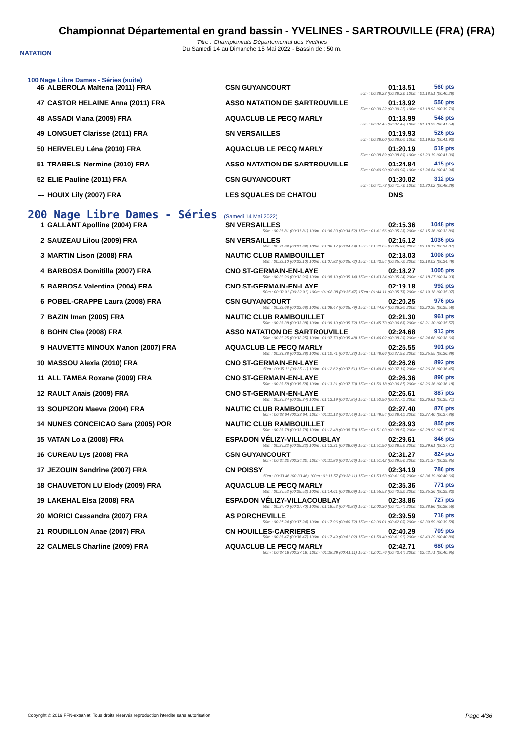NATATION
Championnat Départemental en grand bassin - YVELINES - SARTROUVILLE (FRA) (FRA)
Titre : Championnats Départemental des Yvelines
Du Samedi 14 au Dimanche 15 Mai 2022 - Bassin de : 50 m.
100 Nage Libre Dames - Séries (suite)
| 46 | ALBEROLA Maïtena (2011) FRA | CSN GUYANCOURT | 01:18.51 | 560 pts |
| 50m : 00:38.23 (00:38.23) 100m : 01:18.51 (00:40.28) | | | | |
| 47 | CASTOR HELAINE Anna (2011) FRA | ASSO NATATION DE SARTROUVILLE | 01:18.92 | 550 pts |
| 50m : 00:39.22 (00:39.22) 100m : 01:18.92 (00:39.70) | | | | |
| 48 | ASSADI Viana (2009) FRA | AQUACLUB LE PECQ MARLY | 01:18.99 | 548 pts |
| 50m : 00:37.45 (00:37.45) 100m : 01:18.99 (00:41.54) | | | | |
| 49 | LONGUET Clarisse (2011) FRA | SN VERSAILLES | 01:19.93 | 526 pts |
| 50m : 00:38.00 (00:38.00) 100m : 01:19.93 (00:41.93) | | | | |
| 50 | HERVELEU Léna (2010) FRA | AQUACLUB LE PECQ MARLY | 01:20.19 | 519 pts |
| 50m : 00:38.89 (00:38.89) 100m : 01:20.19 (00:41.30) | | | | |
| 51 | TRABELSI Nermine (2010) FRA | ASSO NATATION DE SARTROUVILLE | 01:24.84 | 415 pts |
| 50m : 00:40.90 (00:40.90) 100m : 01:24.84 (00:43.94) | | | | |
| 52 | ELIE Pauline (2011) FRA | CSN GUYANCOURT | 01:30.02 | 312 pts |
| 50m : 00:41.73 (00:41.73) 100m : 01:30.02 (00:48.29) | | | | |
| --- | HOUIX Lily (2007) FRA | LES SQUALES DE CHATOU | DNS | |
200 Nage Libre Dames - Séries (Samedi 14 Mai 2022)
| 1 | GALLANT Apolline (2004) FRA | SN VERSAILLES | 02:15.36 | 1048 pts |
| 50m : 00:31.81 (00:31.81) 100m : 01:06.33 (00:34.52) 150m : 01:41.56 (00:35.23) 200m : 02:15.36 (00:33.80) | | | | |
| 2 | SAUZEAU Lilou (2009) FRA | SN VERSAILLES | 02:16.12 | 1036 pts |
| 50m : 00:31.68 (00:31.68) 100m : 01:06.17 (00:34.49) 150m : 01:42.05 (00:35.88) 200m : 02:16.12 (00:34.07) | | | | |
| 3 | MARTIN Lison (2008) FRA | NAUTIC CLUB RAMBOUILLET | 02:18.03 | 1008 pts |
| 50m : 00:32.10 (00:32.10) 100m : 01:07.82 (00:35.72) 150m : 01:43.54 (00:35.72) 200m : 02:18.03 (00:34.49) | | | | |
| 4 | BARBOSA Domitilla (2007) FRA | CNO ST-GERMAIN-EN-LAYE | 02:18.27 | 1005 pts |
| 50m : 00:32.96 (00:32.96) 100m : 01:08.10 (00:35.14) 150m : 01:43.34 (00:35.24) 200m : 02:18.27 (00:34.93) | | | | |
| 5 | BARBOSA Valentina (2004) FRA | CNO ST-GERMAIN-EN-LAYE | 02:19.18 | 992 pts |
| 50m : 00:32.91 (00:32.91) 100m : 01:08.38 (00:35.47) 150m : 01:44.11 (00:35.73) 200m : 02:19.18 (00:35.07) | | | | |
| 6 | POBEL-CRAPPE Laura (2008) FRA | CSN GUYANCOURT | 02:20.25 | 976 pts |
| 50m : 00:32.68 (00:32.68) 100m : 01:08.47 (00:35.79) 150m : 01:44.67 (00:36.20) 200m : 02:20.25 (00:35.58) | | | | |
| 7 | BAZIN Iman (2005) FRA | NAUTIC CLUB RAMBOUILLET | 02:21.30 | 961 pts |
| 50m : 00:33.38 (00:33.38) 100m : 01:09.10 (00:35.72) 150m : 01:45.73 (00:36.63) 200m : 02:21.30 (00:35.57) | | | | |
| 8 | BOHN Clea (2008) FRA | ASSO NATATION DE SARTROUVILLE | 02:24.68 | 913 pts |
| 50m : 00:32.25 (00:32.25) 100m : 01:07.73 (00:35.48) 150m : 01:46.02 (00:38.29) 200m : 02:24.68 (00:38.66) | | | | |
| 9 | HAUVETTE MINOUX Manon (2007) FRA | AQUACLUB LE PECQ MARLY | 02:25.55 | 901 pts |
| 50m : 00:33.38 (00:33.38) 100m : 01:10.71 (00:37.33) 150m : 01:48.66 (00:37.95) 200m : 02:25.55 (00:36.89) | | | | |
| 10 | MASSOU Alexia (2010) FRA | CNO ST-GERMAIN-EN-LAYE | 02:26.26 | 892 pts |
| 50m : 00:35.11 (00:35.11) 100m : 01:12.62 (00:37.51) 150m : 01:49.81 (00:37.19) 200m : 02:26.26 (00:36.45) | | | | |
| 11 | ALL TAMBA Roxane (2009) FRA | CNO ST-GERMAIN-EN-LAYE | 02:26.36 | 890 pts |
| 50m : 00:35.58 (00:35.58) 100m : 01:13.31 (00:37.73) 150m : 01:50.18 (00:36.87) 200m : 02:26.36 (00:36.18) | | | | |
| 12 | RAULT Anais (2009) FRA | CNO ST-GERMAIN-EN-LAYE | 02:26.61 | 887 pts |
| 50m : 00:35.34 (00:35.34) 100m : 01:13.19 (00:37.85) 150m : 01:50.90 (00:37.71) 200m : 02:26.61 (00:35.71) | | | | |
| 13 | SOUPIZON Maeva (2004) FRA | NAUTIC CLUB RAMBOUILLET | 02:27.40 | 876 pts |
| 50m : 00:33.64 (00:33.64) 100m : 01:11.13 (00:37.49) 150m : 01:49.54 (00:38.41) 200m : 02:27.40 (00:37.86) | | | | |
| 14 | NUNES CONCEICAO Sara (2005) POR | NAUTIC CLUB RAMBOUILLET | 02:28.93 | 855 pts |
| 50m : 00:33.78 (00:33.78) 100m : 01:12.48 (00:38.70) 150m : 01:51.03 (00:38.55) 200m : 02:28.93 (00:37.90) | | | | |
| 15 | VATAN Lola (2008) FRA | ESPADON VÉLIZY-VILLACOUBLAY | 02:29.61 | 846 pts |
| 50m : 00:35.22 (00:35.22) 100m : 01:13.31 (00:38.09) 150m : 01:51.90 (00:38.59) 200m : 02:29.61 (00:37.71) | | | | |
| 16 | CUREAU Lys (2008) FRA | CSN GUYANCOURT | 02:31.27 | 824 pts |
| 50m : 00:34.20 (00:34.20) 100m : 01:11.86 (00:37.66) 150m : 01:51.42 (00:39.56) 200m : 02:31.27 (00:39.85) | | | | |
| 17 | JEZOUIN Sandrine (2007) FRA | CN POISSY | 02:34.19 | 786 pts |
| 50m : 00:33.46 (00:33.46) 100m : 01:11.57 (00:38.11) 150m : 01:53.53 (00:41.96) 200m : 02:34.19 (00:40.66) | | | | |
| 18 | CHAUVETON LU Elody (2009) FRA | AQUACLUB LE PECQ MARLY | 02:35.36 | 771 pts |
| 50m : 00:35.52 (00:35.52) 100m : 01:14.61 (00:39.09) 150m : 01:55.53 (00:40.92) 200m : 02:35.36 (00:39.83) | | | | |
| 19 | LAKEHAL Elsa (2008) FRA | ESPADON VÉLIZY-VILLACOUBLAY | 02:38.86 | 727 pts |
| 50m : 00:37.70 (00:37.70) 100m : 01:18.53 (00:40.83) 150m : 02:00.30 (00:41.77) 200m : 02:38.86 (00:38.56) | | | | |
| 20 | MORICI Cassandra (2007) FRA | AS PORCHEVILLE | 02:39.59 | 718 pts |
| 50m : 00:37.24 (00:37.24) 100m : 01:17.96 (00:40.72) 150m : 02:00.01 (00:42.05) 200m : 02:39.59 (00:39.58) | | | | |
| 21 | ROUDILLON Anae (2007) FRA | CN HOUILLES-CARRIERES | 02:40.29 | 709 pts |
| 50m : 00:36.47 (00:36.47) 100m : 01:17.49 (00:41.02) 150m : 01:59.40 (00:41.91) 200m : 02:40.29 (00:40.89) | | | | |
| 22 | CALMELS Charline (2009) FRA | AQUACLUB LE PECQ MARLY | 02:42.71 | 680 pts |
| 50m : 00:37.18 (00:37.18) 100m : 01:18.29 (00:41.11) 150m : 02:01.76 (00:43.47) 200m : 02:42.71 (00:40.95) | | | | |
Copyright © 2019 FFN-extraNat. Tous droits réservés reproduction interdite sans autorisation.
Page 4/36